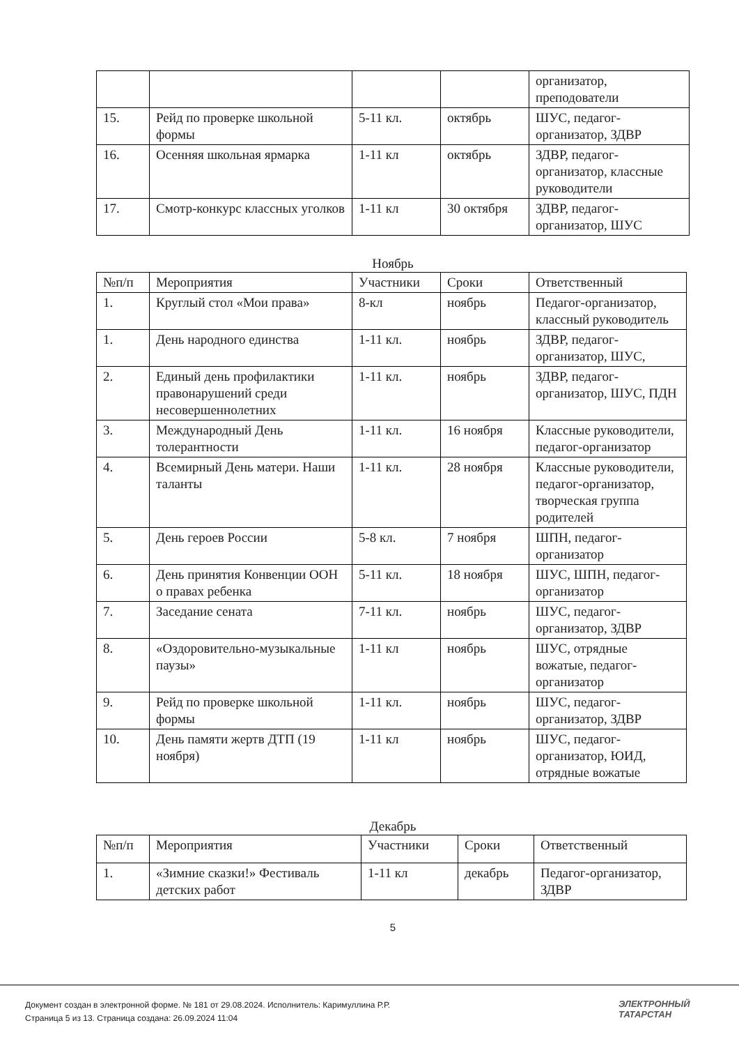| | | | | организатор, преподователи |
| 15. | Рейд по проверке школьной формы | 5-11 кл. | октябрь | ШУС, педагог-организатор, ЗДВР |
| 16. | Осенняя школьная ярмарка | 1-11 кл | октябрь | ЗДВР, педагог-организатор, классные руководители |
| 17. | Смотр-конкурс классных уголков | 1-11 кл | 30 октября | ЗДВР, педагог-организатор, ШУС |
Ноябрь
| №п/п | Мероприятия | Участники | Сроки | Ответственный |
| --- | --- | --- | --- | --- |
| 1. | Круглый стол «Мои права» | 8-кл | ноябрь | Педагог-организатор, классный руководитель |
| 1. | День народного единства | 1-11 кл. | ноябрь | ЗДВР, педагог-организатор, ШУС, |
| 2. | Единый день профилактики правонарушений среди несовершеннолетних | 1-11 кл. | ноябрь | ЗДВР, педагог-организатор, ШУС, ПДН |
| 3. | Международный День толерантности | 1-11 кл. | 16 ноября | Классные руководители, педагог-организатор |
| 4. | Всемирный День матери. Наши таланты | 1-11 кл. | 28 ноября | Классные руководители, педагог-организатор, творческая группа родителей |
| 5. | День героев России | 5-8 кл. | 7 ноября | ШПН, педагог-организатор |
| 6. | День принятия Конвенции ООН о правах ребенка | 5-11 кл. | 18 ноября | ШУС, ШПН, педагог-организатор |
| 7. | Заседание сената | 7-11 кл. | ноябрь | ШУС, педагог-организатор, ЗДВР |
| 8. | «Оздоровительно-музыкальные паузы» | 1-11 кл | ноябрь | ШУС, отрядные вожатые, педагог-организатор |
| 9. | Рейд по проверке школьной формы | 1-11 кл. | ноябрь | ШУС, педагог-организатор, ЗДВР |
| 10. | День памяти жертв ДТП (19 ноября) | 1-11 кл | ноябрь | ШУС, педагог-организатор, ЮИД, отрядные вожатые |
Декабрь
| №п/п | Мероприятия | Участники | Сроки | Ответственный |
| --- | --- | --- | --- | --- |
| 1. | «Зимние сказки!» Фестиваль детских работ | 1-11 кл | декабрь | Педагог-организатор, ЗДВР |
5
Документ создан в электронной форме. № 181 от 29.08.2024. Исполнитель: Каримуллина Р.Р.
Страница 5 из 13. Страница создана: 26.09.2024 11:04
ЭЛЕКТРОННЫЙ
ТАТАРСТАН